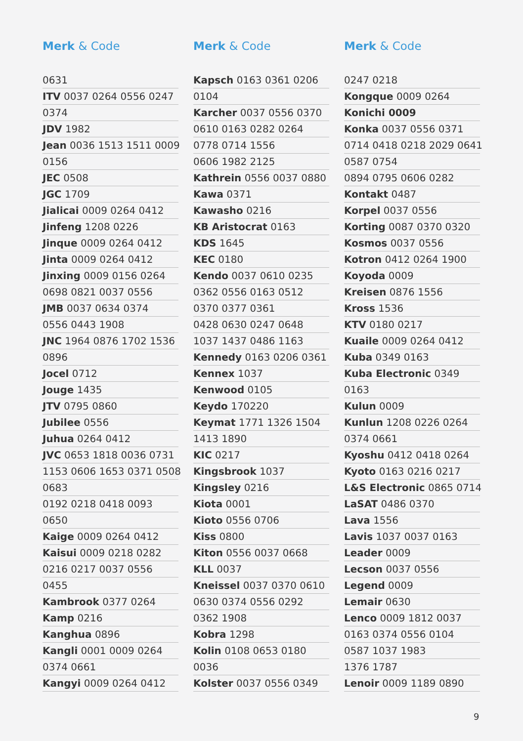Merk & Code
0631
ITV 0037 0264 0556 0247
0374
JDV 1982
Jean 0036 1513 1511 0009
0156
JEC 0508
JGC 1709
Jialicai 0009 0264 0412
Jinfeng 1208 0226
Jinque 0009 0264 0412
Jinta 0009 0264 0412
Jinxing 0009 0156 0264
0698 0821 0037 0556
JMB 0037 0634 0374
0556 0443 1908
JNC 1964 0876 1702 1536
0896
Jocel 0712
Jouge 1435
JTV 0795 0860
Jubilee 0556
Juhua 0264 0412
JVC 0653 1818 0036 0731
1153 0606 1653 0371 0508
0683
0192 0218 0418 0093
0650
Kaige 0009 0264 0412
Kaisui 0009 0218 0282
0216 0217 0037 0556
0455
Kambrook 0377 0264
Kamp 0216
Kanghua 0896
Kangli 0001 0009 0264
0374 0661
Kangyi 0009 0264 0412
Merk & Code
Kapsch 0163 0361 0206
0104
Karcher 0037 0556 0370
0610 0163 0282 0264
0778 0714 1556
0606 1982 2125
Kathrein 0556 0037 0880
Kawa 0371
Kawasho 0216
KB Aristocrat 0163
KDS 1645
KEC 0180
Kendo 0037 0610 0235
0362 0556 0163 0512
0370 0377 0361
0428 0630 0247 0648
1037 1437 0486 1163
Kennedy 0163 0206 0361
Kennex 1037
Kenwood 0105
Keydo 170220
Keymat 1771 1326 1504
1413 1890
KIC 0217
Kingsbrook 1037
Kingsley 0216
Kiota 0001
Kioto 0556 0706
Kiss 0800
Kiton 0556 0037 0668
KLL 0037
Kneissel 0037 0370 0610
0630 0374 0556 0292
0362 1908
Kobra 1298
Kolin 0108 0653 0180
0036
Kolster 0037 0556 0349
Merk & Code
0247 0218
Kongque 0009 0264
Konichi 0009
Konka 0037 0556 0371
0714 0418 0218 2029 0641
0587 0754
0894 0795 0606 0282
Kontakt 0487
Korpel 0037 0556
Korting 0087 0370 0320
Kosmos 0037 0556
Kotron 0412 0264 1900
Koyoda 0009
Kreisen 0876 1556
Kross 1536
KTV 0180 0217
Kuaile 0009 0264 0412
Kuba 0349 0163
Kuba Electronic 0349
0163
Kulun 0009
Kunlun 1208 0226 0264
0374 0661
Kyoshu 0412 0418 0264
Kyoto 0163 0216 0217
L&S Electronic 0865 0714
LaSAT 0486 0370
Lava 1556
Lavis 1037 0037 0163
Leader 0009
Lecson 0037 0556
Legend 0009
Lemair 0630
Lenco 0009 1812 0037
0163 0374 0556 0104
0587 1037 1983
1376 1787
Lenoir 0009 1189 0890
9